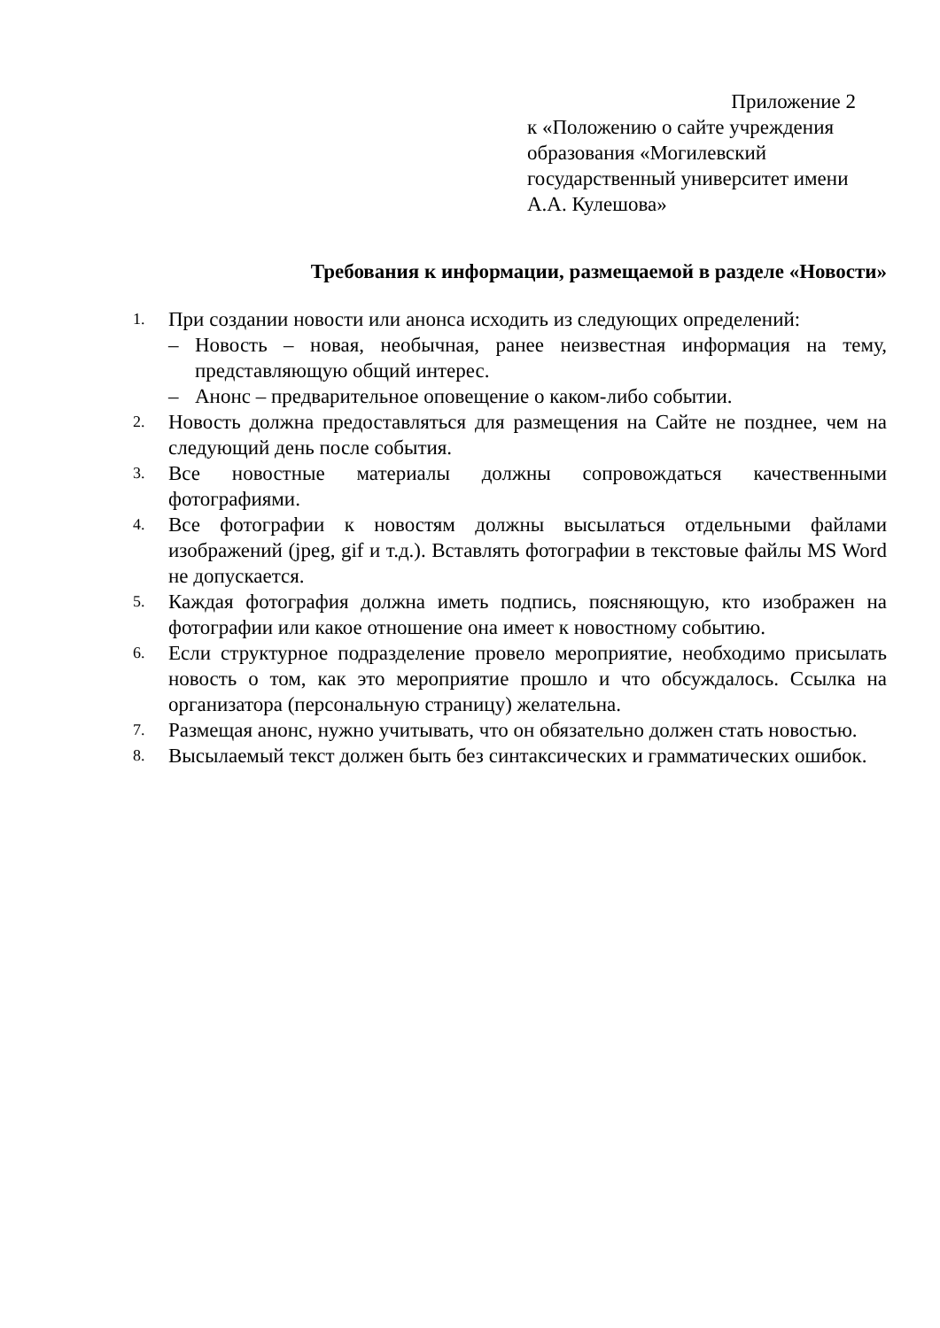Приложение 2
к «Положению о сайте учреждения образования «Могилевский государственный университет имени А.А. Кулешова»
Требования к информации, размещаемой в разделе «Новости»
1. При создании новости или анонса исходить из следующих определений:
– Новость – новая, необычная, ранее неизвестная информация на тему, представляющую общий интерес.
– Анонс – предварительное оповещение о каком-либо событии.
2. Новость должна предоставляться для размещения на Сайте не позднее, чем на следующий день после события.
3. Все новостные материалы должны сопровождаться качественными фотографиями.
4. Все фотографии к новостям должны высылаться отдельными файлами изображений (jpeg, gif и т.д.). Вставлять фотографии в текстовые файлы MS Word не допускается.
5. Каждая фотография должна иметь подпись, поясняющую, кто изображен на фотографии или какое отношение она имеет к новостному событию.
6. Если структурное подразделение провело мероприятие, необходимо присылать новость о том, как это мероприятие прошло и что обсуждалось. Ссылка на организатора (персональную страницу) желательна.
7. Размещая анонс, нужно учитывать, что он обязательно должен стать новостью.
8. Высылаемый текст должен быть без синтаксических и грамматических ошибок.